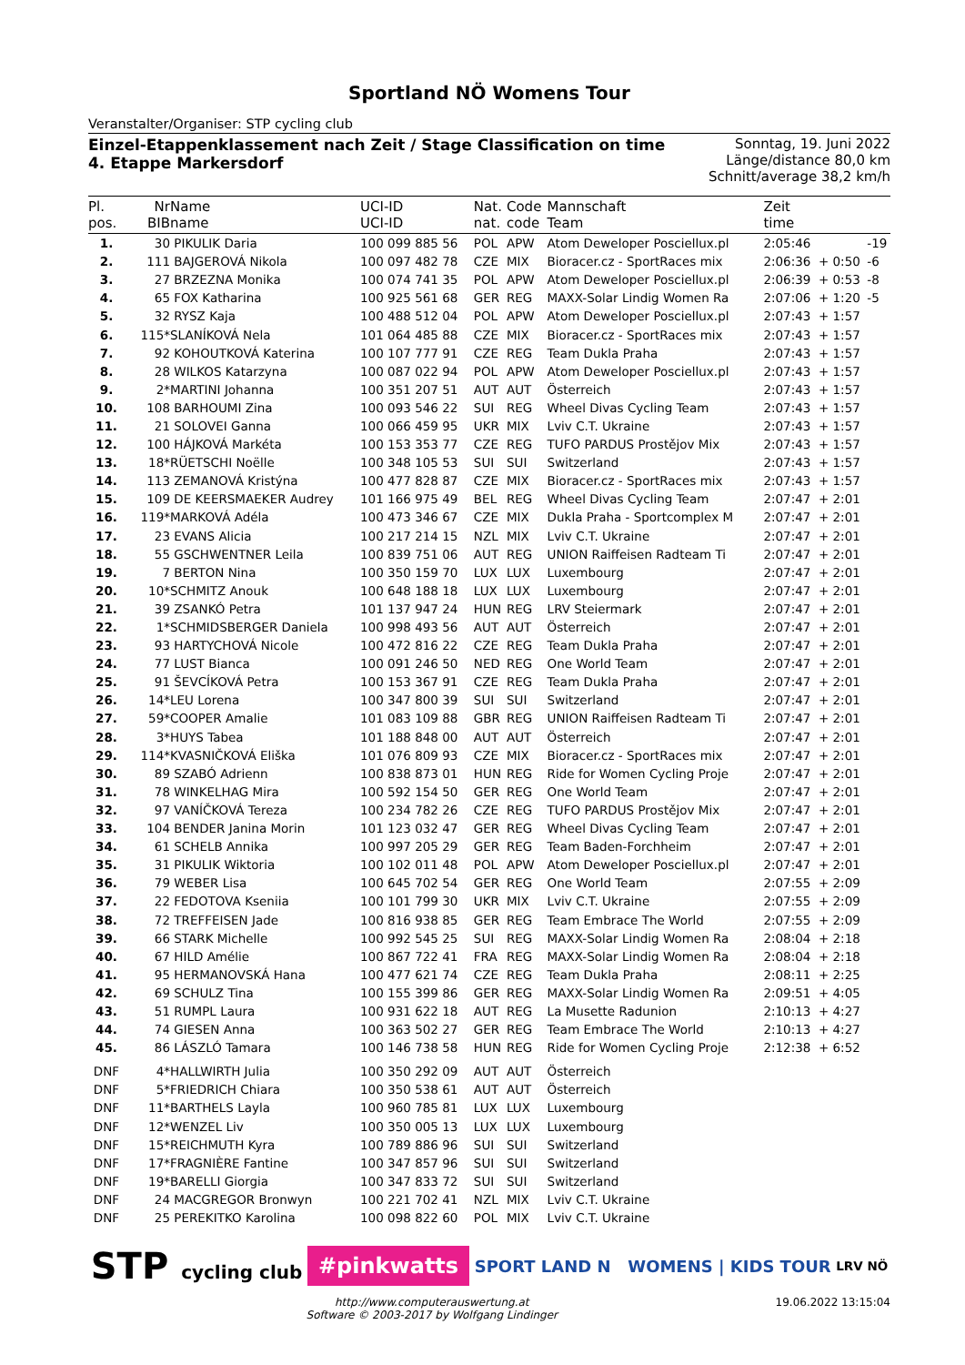Sportland NÖ Womens Tour
Veranstalter/Organiser: STP cycling club
Einzel-Etappenklassement nach Zeit / Stage Classification on time
4. Etappe Markersdorf
Sonntag, 19. Juni 2022
Länge/distance 80,0 km
Schnitt/average 38,2 km/h
| Pl. pos. | Nr BIB | Name name | UCI-ID UCI-ID | Nat. nat. | Code code | Mannschaft Team | Zeit time | | |
| --- | --- | --- | --- | --- | --- | --- | --- | --- | --- |
| 1. | 30 | PIKULIK Daria | 100 099 885 56 | POL | APW | Atom Deweloper Posciellux.pl | 2:05:46 | | -19 |
| 2. | 111 | BAJGEROVÁ Nikola | 100 097 482 78 | CZE | MIX | Bioracer.cz - SportRaces mix | 2:06:36 | + 0:50 | -6 |
| 3. | 27 | BRZEZNA Monika | 100 074 741 35 | POL | APW | Atom Deweloper Posciellux.pl | 2:06:39 | + 0:53 | -8 |
| 4. | 65 | FOX Katharina | 100 925 561 68 | GER | REG | MAXX-Solar Lindig Women Ra | 2:07:06 | + 1:20 | -5 |
| 5. | 32 | RYSZ Kaja | 100 488 512 04 | POL | APW | Atom Deweloper Posciellux.pl | 2:07:43 | + 1:57 | |
| 6. | 115* | SLANÍKOVÁ Nela | 101 064 485 88 | CZE | MIX | Bioracer.cz - SportRaces mix | 2:07:43 | + 1:57 | |
| 7. | 92 | KOHOUTKOVÁ Katerina | 100 107 777 91 | CZE | REG | Team Dukla Praha | 2:07:43 | + 1:57 | |
| 8. | 28 | WILKOS Katarzyna | 100 087 022 94 | POL | APW | Atom Deweloper Posciellux.pl | 2:07:43 | + 1:57 | |
| 9. | 2* | MARTINI Johanna | 100 351 207 51 | AUT | AUT | Österreich | 2:07:43 | + 1:57 | |
| 10. | 108 | BARHOUMI Zina | 100 093 546 22 | SUI | REG | Wheel Divas Cycling Team | 2:07:43 | + 1:57 | |
| 11. | 21 | SOLOVEI Ganna | 100 066 459 95 | UKR | MIX | Lviv C.T. Ukraine | 2:07:43 | + 1:57 | |
| 12. | 100 | HÁJKOVÁ Markéta | 100 153 353 77 | CZE | REG | TUFO PARDUS Prostějov Mix | 2:07:43 | + 1:57 | |
| 13. | 18* | RÜETSCHI Noëlle | 100 348 105 53 | SUI | SUI | Switzerland | 2:07:43 | + 1:57 | |
| 14. | 113 | ZEMANOVÁ Kristýna | 100 477 828 87 | CZE | MIX | Bioracer.cz - SportRaces mix | 2:07:43 | + 1:57 | |
| 15. | 109 | DE KEERSMAEKER Audrey | 101 166 975 49 | BEL | REG | Wheel Divas Cycling Team | 2:07:47 | + 2:01 | |
| 16. | 119* | MARKOVÁ Adéla | 100 473 346 67 | CZE | MIX | Dukla Praha - Sportcomplex M | 2:07:47 | + 2:01 | |
| 17. | 23 | EVANS Alicia | 100 217 214 15 | NZL | MIX | Lviv C.T. Ukraine | 2:07:47 | + 2:01 | |
| 18. | 55 | GSCHWENTNER Leila | 100 839 751 06 | AUT | REG | UNION Raiffeisen Radteam Ti | 2:07:47 | + 2:01 | |
| 19. | 7 | BERTON Nina | 100 350 159 70 | LUX | LUX | Luxembourg | 2:07:47 | + 2:01 | |
| 20. | 10* | SCHMITZ Anouk | 100 648 188 18 | LUX | LUX | Luxembourg | 2:07:47 | + 2:01 | |
| 21. | 39 | ZSANKÓ Petra | 101 137 947 24 | HUN | REG | LRV Steiermark | 2:07:47 | + 2:01 | |
| 22. | 1* | SCHMIDSBERGER Daniela | 100 998 493 56 | AUT | AUT | Österreich | 2:07:47 | + 2:01 | |
| 23. | 93 | HARTYCHOVÁ Nicole | 100 472 816 22 | CZE | REG | Team Dukla Praha | 2:07:47 | + 2:01 | |
| 24. | 77 | LUST Bianca | 100 091 246 50 | NED | REG | One World Team | 2:07:47 | + 2:01 | |
| 25. | 91 | ŠEVCÍKOVÁ Petra | 100 153 367 91 | CZE | REG | Team Dukla Praha | 2:07:47 | + 2:01 | |
| 26. | 14* | LEU Lorena | 100 347 800 39 | SUI | SUI | Switzerland | 2:07:47 | + 2:01 | |
| 27. | 59* | COOPER Amalie | 101 083 109 88 | GBR | REG | UNION Raiffeisen Radteam Ti | 2:07:47 | + 2:01 | |
| 28. | 3* | HUYS Tabea | 101 188 848 00 | AUT | AUT | Österreich | 2:07:47 | + 2:01 | |
| 29. | 114* | KVASNIČKOVÁ Eliška | 101 076 809 93 | CZE | MIX | Bioracer.cz - SportRaces mix | 2:07:47 | + 2:01 | |
| 30. | 89 | SZABÓ Adrienn | 100 838 873 01 | HUN | REG | Ride for Women Cycling Proje | 2:07:47 | + 2:01 | |
| 31. | 78 | WINKELHAG Mira | 100 592 154 50 | GER | REG | One World Team | 2:07:47 | + 2:01 | |
| 32. | 97 | VANÍČKOVÁ Tereza | 100 234 782 26 | CZE | REG | TUFO PARDUS Prostějov Mix | 2:07:47 | + 2:01 | |
| 33. | 104 | BENDER Janina Morin | 101 123 032 47 | GER | REG | Wheel Divas Cycling Team | 2:07:47 | + 2:01 | |
| 34. | 61 | SCHELB Annika | 100 997 205 29 | GER | REG | Team Baden-Forchheim | 2:07:47 | + 2:01 | |
| 35. | 31 | PIKULIK Wiktoria | 100 102 011 48 | POL | APW | Atom Deweloper Posciellux.pl | 2:07:47 | + 2:01 | |
| 36. | 79 | WEBER Lisa | 100 645 702 54 | GER | REG | One World Team | 2:07:55 | + 2:09 | |
| 37. | 22 | FEDOTOVA Kseniia | 100 101 799 30 | UKR | MIX | Lviv C.T. Ukraine | 2:07:55 | + 2:09 | |
| 38. | 72 | TREFFEISEN Jade | 100 816 938 85 | GER | REG | Team Embrace The World | 2:07:55 | + 2:09 | |
| 39. | 66 | STARK Michelle | 100 992 545 25 | SUI | REG | MAXX-Solar Lindig Women Ra | 2:08:04 | + 2:18 | |
| 40. | 67 | HILD Amélie | 100 867 722 41 | FRA | REG | MAXX-Solar Lindig Women Ra | 2:08:04 | + 2:18 | |
| 41. | 95 | HERMANOVSKÁ Hana | 100 477 621 74 | CZE | REG | Team Dukla Praha | 2:08:11 | + 2:25 | |
| 42. | 69 | SCHULZ Tina | 100 155 399 86 | GER | REG | MAXX-Solar Lindig Women Ra | 2:09:51 | + 4:05 | |
| 43. | 51 | RUMPL Laura | 100 931 622 18 | AUT | REG | La Musette Radunion | 2:10:13 | + 4:27 | |
| 44. | 74 | GIESEN Anna | 100 363 502 27 | GER | REG | Team Embrace The World | 2:10:13 | + 4:27 | |
| 45. | 86 | LÁSZLÓ Tamara | 100 146 738 58 | HUN | REG | Ride for Women Cycling Proje | 2:12:38 | + 6:52 | |
| DNF | 4* | HALLWIRTH Julia | 100 350 292 09 | AUT | AUT | Österreich | | | |
| DNF | 5* | FRIEDRICH Chiara | 100 350 538 61 | AUT | AUT | Österreich | | | |
| DNF | 11* | BARTHELS Layla | 100 960 785 81 | LUX | LUX | Luxembourg | | | |
| DNF | 12* | WENZEL Liv | 100 350 005 13 | LUX | LUX | Luxembourg | | | |
| DNF | 15* | REICHMUTH Kyra | 100 789 886 96 | SUI | SUI | Switzerland | | | |
| DNF | 17* | FRAGNIÈRE Fantine | 100 347 857 96 | SUI | SUI | Switzerland | | | |
| DNF | 19* | BARELLI Giorgia | 100 347 833 72 | SUI | SUI | Switzerland | | | |
| DNF | 24 | MACGREGOR Bronwyn | 100 221 702 41 | NZL | MIX | Lviv C.T. Ukraine | | | |
| DNF | 25 | PEREKITKO Karolina | 100 098 822 60 | POL | MIX | Lviv C.T. Ukraine | | | |
STP cycling club
#pinkwatts
SPORT LAND N WOMENS | KIDS TOUR
LRV NÖ
http://www.computerauswertung.at
Software © 2003-2017 by Wolfgang Lindinger 19.06.2022 13:15:04